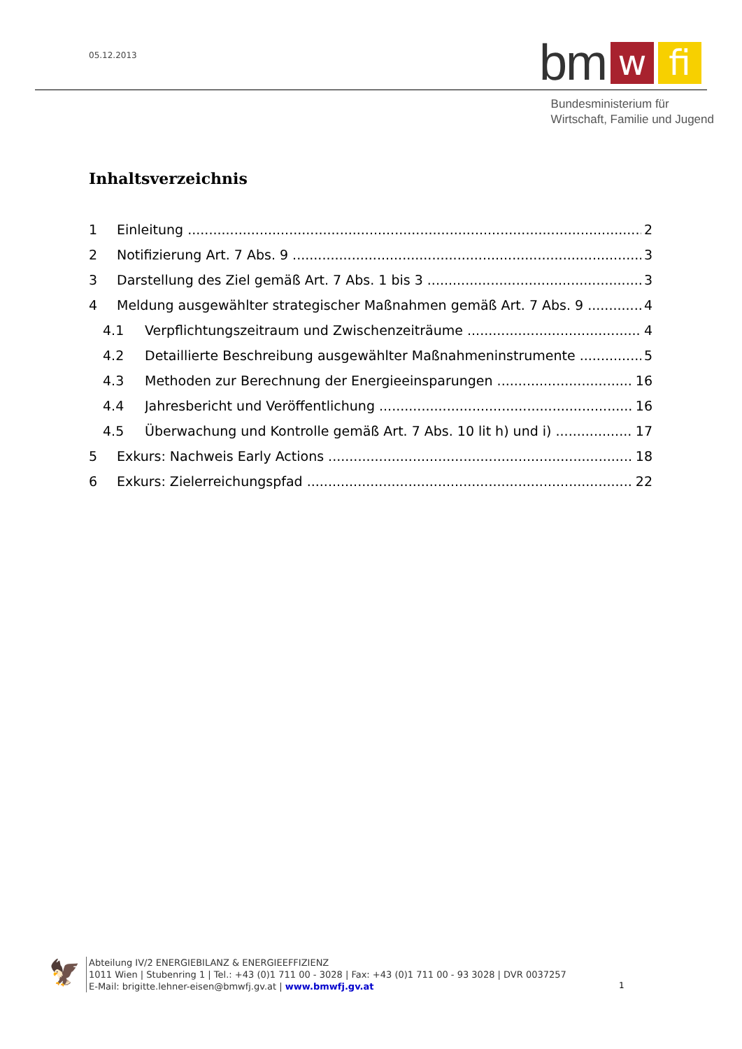05.12.2013
bm w fi
Bundesministerium für
Wirtschaft, Familie und Jugend
Inhaltsverzeichnis
1 Einleitung 2
2 Notifizierung Art. 7 Abs. 9 3
3 Darstellung des Ziel gemäß Art. 7 Abs. 1 bis 3 3
4 Meldung ausgewählter strategischer Maßnahmen gemäß Art. 7 Abs. 9 4
4.1 Verpflichtungszeitraum und Zwischenzeiträume 4
4.2 Detaillierte Beschreibung ausgewählter Maßnahmeninstrumente 5
4.3 Methoden zur Berechnung der Energieeinsparungen 16
4.4 Jahresbericht und Veröffentlichung 16
4.5 Überwachung und Kontrolle gemäß Art. 7 Abs. 10 lit h) und i) 17
5 Exkurs: Nachweis Early Actions 18
6 Exkurs: Zielerreichungspfad 22
🦅
Abteilung IV/2 ENERGIEBILANZ & ENERGIEEFFIZIENZ
1011 Wien | Stubenring 1 | Tel.: +43 (0)1 711 00 - 3028 | Fax: +43 (0)1 711 00 - 93 3028 | DVR 0037257
E-Mail: brigitte.lehner-eisen@bmwfj.gv.at | www.bmwfj.gv.at
1